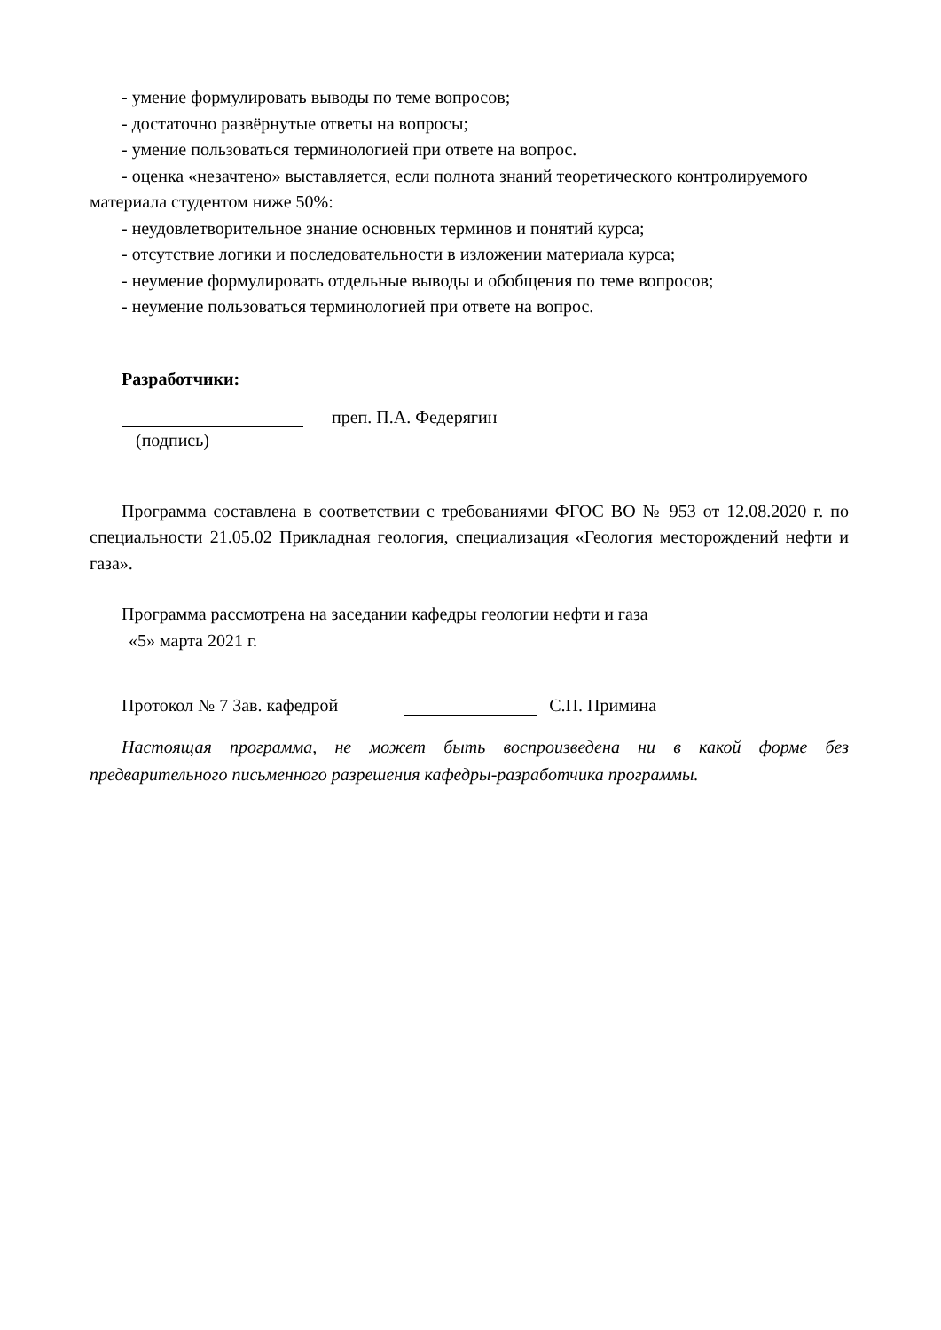- умение формулировать выводы по теме вопросов;
- достаточно развёрнутые ответы на вопросы;
- умение пользоваться терминологией при ответе на вопрос.
- оценка «незачтено» выставляется, если полнота знаний теоретического контролируемого материала студентом ниже 50%:
- неудовлетворительное знание основных терминов и понятий курса;
- отсутствие логики и последовательности в изложении материала курса;
- неумение формулировать отдельные выводы и обобщения по теме вопросов;
- неумение пользоваться терминологией при ответе на вопрос.
Разработчики:
преп. П.А. Федерягин
(подпись)
Программа составлена в соответствии с требованиями ФГОС ВО № 953 от 12.08.2020 г. по специальности 21.05.02 Прикладная геология, специализация «Геология месторождений нефти и газа».
Программа рассмотрена на заседании кафедры геологии нефти и газа
«5» марта 2021 г.
Протокол № 7 Зав. кафедрой
С.П. Примина
Настоящая программа, не может быть воспроизведена ни в какой форме без предварительного письменного разрешения кафедры-разработчика программы.